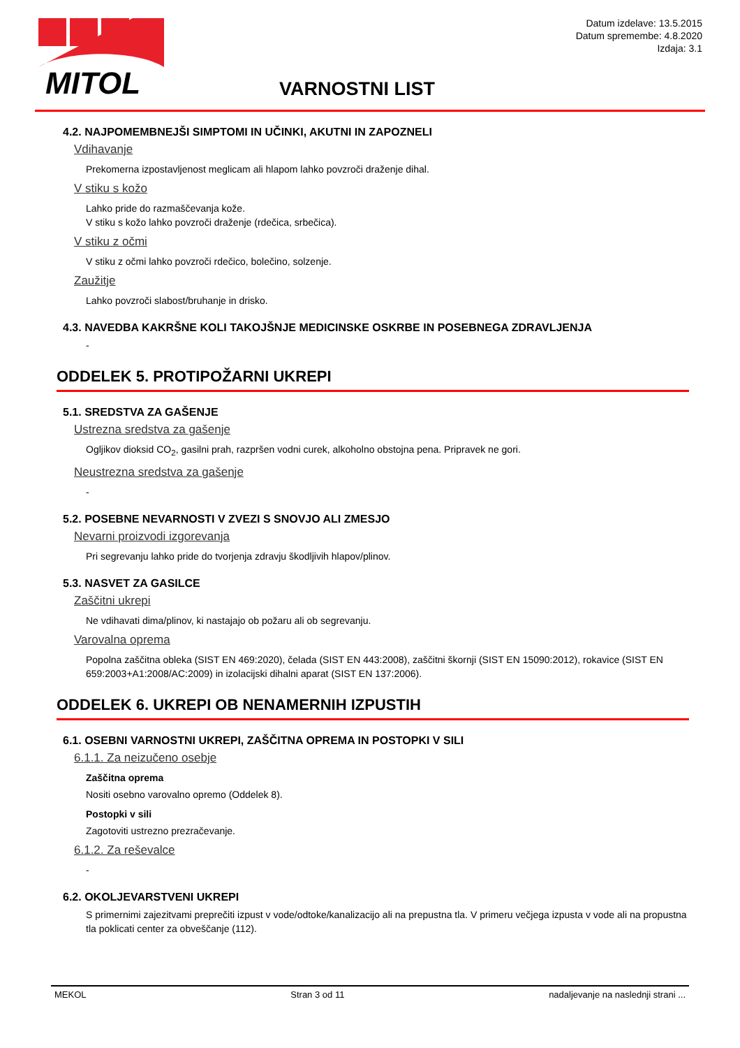MITOL
Datum izdelave: 13.5.2015
Datum spremembe: 4.8.2020
Izdaja: 3.1
VARNOSTNI LIST
4.2. NAJPOMEMBNEJŠI SIMPTOMI IN UČINKI, AKUTNI IN ZAPOZNELI
Vdihavanje
Prekomerna izpostavljenost meglicam ali hlapom lahko povzroči draženje dihal.
V stiku s kožo
Lahko pride do razmaščevanja kože.
V stiku s kožo lahko povzroči draženje (rdečica, srbečica).
V stiku z očmi
V stiku z očmi lahko povzroči rdečico, bolečino, solzenje.
Zaužitje
Lahko povzroči slabost/bruhanje in drisko.
4.3. NAVEDBA KAKRŠNE KOLI TAKOJŠNJE MEDICINSKE OSKRBE IN POSEBNEGA ZDRAVLJENJA
-
ODDELEK 5. PROTIPOŽARNI UKREPI
5.1. SREDSTVA ZA GAŠENJE
Ustrezna sredstva za gašenje
Ogljikov dioksid CO<sub>2</sub>, gasilni prah, razpršen vodni curek, alkoholno obstojna pena. Pripravek ne gori.
Neustrezna sredstva za gašenje
-
5.2. POSEBNE NEVARNOSTI V ZVEZI S SNOVJO ALI ZMESJO
Nevarni proizvodi izgorevanja
Pri segrevanju lahko pride do tvorjenja zdravju škodljivih hlapov/plinov.
5.3. NASVET ZA GASILCE
Zaščitni ukrepi
Ne vdihavati dima/plinov, ki nastajajo ob požaru ali ob segrevanju.
Varovalna oprema
Popolna zaščitna obleka (SIST EN 469:2020), čelada (SIST EN 443:2008), zaščitni škornji (SIST EN 15090:2012), rokavice (SIST EN 659:2003+A1:2008/AC:2009) in izolacijski dihalni aparat (SIST EN 137:2006).
ODDELEK 6. UKREPI OB NENAMERNIH IZPUSTIH
6.1. OSEBNI VARNOSTNI UKREPI, ZAŠČITNA OPREMA IN POSTOPKI V SILI
6.1.1. Za neizučeno osebje
Zaščitna oprema
Nositi osebno varovalno opremo (Oddelek 8).
Postopki v sili
Zagotoviti ustrezno prezračevanje.
6.1.2. Za reševalce
-
6.2. OKOLJEVARSTVENI UKREPI
S primernimi zajezitvami preprečiti izpust v vode/odtoke/kanalizacijo ali na prepustna tla. V primeru večjega izpusta v vode ali na propustna tla poklicati center za obveščanje (112).
MEKOL Stran 3 od 11 nadaljevanje na naslednji strani ...